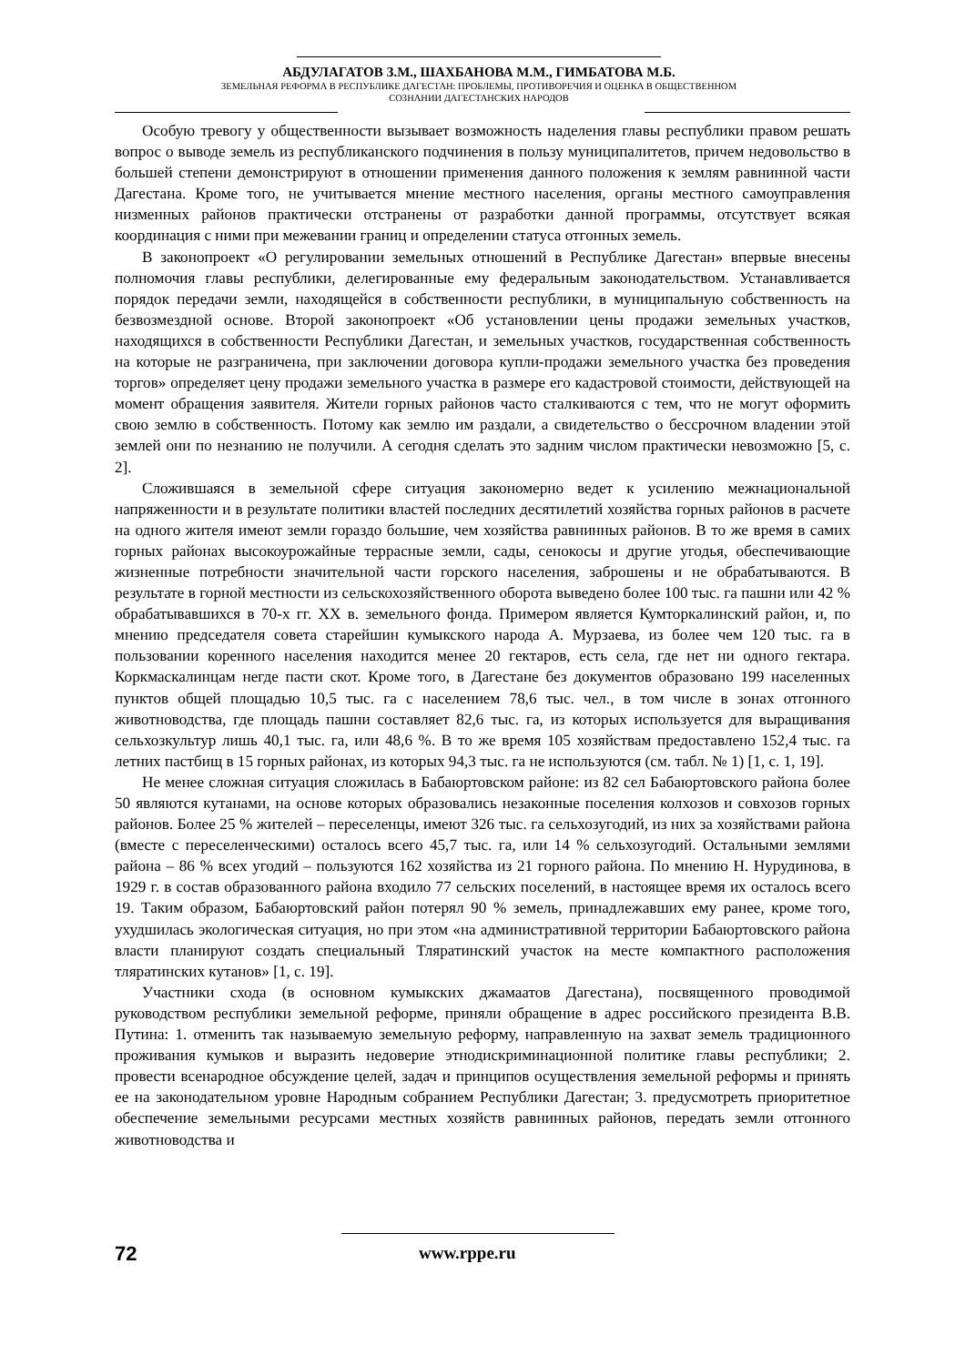АБДУЛАГАТОВ З.М., ШАХБАНОВА М.М., ГИМБАТОВА М.Б.
ЗЕМЕЛЬНАЯ РЕФОРМА В РЕСПУБЛИКЕ ДАГЕСТАН: ПРОБЛЕМЫ, ПРОТИВОРЕЧИЯ И ОЦЕНКА В ОБЩЕСТВЕННОМ
СОЗНАНИИ ДАГЕСТАНСКИХ НАРОДОВ
Особую тревогу у общественности вызывает возможность наделения главы республики правом решать вопрос о выводе земель из республиканского подчинения в пользу муниципалитетов, причем недовольство в большей степени демонстрируют в отношении применения данного положения к землям равнинной части Дагестана. Кроме того, не учитывается мнение местного населения, органы местного самоуправления низменных районов практически отстранены от разработки данной программы, отсутствует всякая координация с ними при межевании границ и определении статуса отгонных земель.
В законопроект «О регулировании земельных отношений в Республике Дагестан» впервые внесены полномочия главы республики, делегированные ему федеральным законодательством. Устанавливается порядок передачи земли, находящейся в собственности республики, в муниципальную собственность на безвозмездной основе. Второй законопроект «Об установлении цены продажи земельных участков, находящихся в собственности Республики Дагестан, и земельных участков, государственная собственность на которые не разграничена, при заключении договора купли-продажи земельного участка без проведения торгов» определяет цену продажи земельного участка в размере его кадастровой стоимости, действующей на момент обращения заявителя. Жители горных районов часто сталкиваются с тем, что не могут оформить свою землю в собственность. Потому как землю им раздали, а свидетельство о бессрочном владении этой землей они по незнанию не получили. А сегодня сделать это задним числом практически невозможно [5, с. 2].
Сложившаяся в земельной сфере ситуация закономерно ведет к усилению межнациональной напряженности и в результате политики властей последних десятилетий хозяйства горных районов в расчете на одного жителя имеют земли гораздо большие, чем хозяйства равнинных районов. В то же время в самих горных районах высокоурожайные террасные земли, сады, сенокосы и другие угодья, обеспечивающие жизненные потребности значительной части горского населения, заброшены и не обрабатываются. В результате в горной местности из сельскохозяйственного оборота выведено более 100 тыс. га пашни или 42 % обрабатывавшихся в 70-х гг. XX в. земельного фонда. Примером является Кумторкалинский район, и, по мнению председателя совета старейшин кумыкского народа А. Мурзаева, из более чем 120 тыс. га в пользовании коренного населения находится менее 20 гектаров, есть села, где нет ни одного гектара. Коркмаскалинцам негде пасти скот. Кроме того, в Дагестане без документов образовано 199 населенных пунктов общей площадью 10,5 тыс. га с населением 78,6 тыс. чел., в том числе в зонах отгонного животноводства, где площадь пашни составляет 82,6 тыс. га, из которых используется для выращивания сельхозкультур лишь 40,1 тыс. га, или 48,6 %. В то же время 105 хозяйствам предоставлено 152,4 тыс. га летних пастбищ в 15 горных районах, из которых 94,3 тыс. га не используются (см. табл. № 1) [1, с. 1, 19].
Не менее сложная ситуация сложилась в Бабаюртовском районе: из 82 сел Бабаюртовского района более 50 являются кутанами, на основе которых образовались незаконные поселения колхозов и совхозов горных районов. Более 25 % жителей – переселенцы, имеют 326 тыс. га сельхозугодий, из них за хозяйствами района (вместе с переселенческими) осталось всего 45,7 тыс. га, или 14 % сельхозугодий. Остальными землями района – 86 % всех угодий – пользуются 162 хозяйства из 21 горного района. По мнению Н. Нурудинова, в 1929 г. в состав образованного района входило 77 сельских поселений, в настоящее время их осталось всего 19. Таким образом, Бабаюртовский район потерял 90 % земель, принадлежавших ему ранее, кроме того, ухудшилась экологическая ситуация, но при этом «на административной территории Бабаюртовского района власти планируют создать специальный Тляратинский участок на месте компактного расположения тляратинских кутанов» [1, с. 19].
Участники схода (в основном кумыкских джамаатов Дагестана), посвященного проводимой руководством республики земельной реформе, приняли обращение в адрес российского президента В.В. Путина: 1. отменить так называемую земельную реформу, направленную на захват земель традиционного проживания кумыков и выразить недоверие этнодискриминационной политике главы республики; 2. провести всенародное обсуждение целей, задач и принципов осуществления земельной реформы и принять ее на законодательном уровне Народным собранием Республики Дагестан; 3. предусмотреть приоритетное обеспечение земельными ресурсами местных хозяйств равнинных районов, передать земли отгонного животноводства и
72 www.rppe.ru